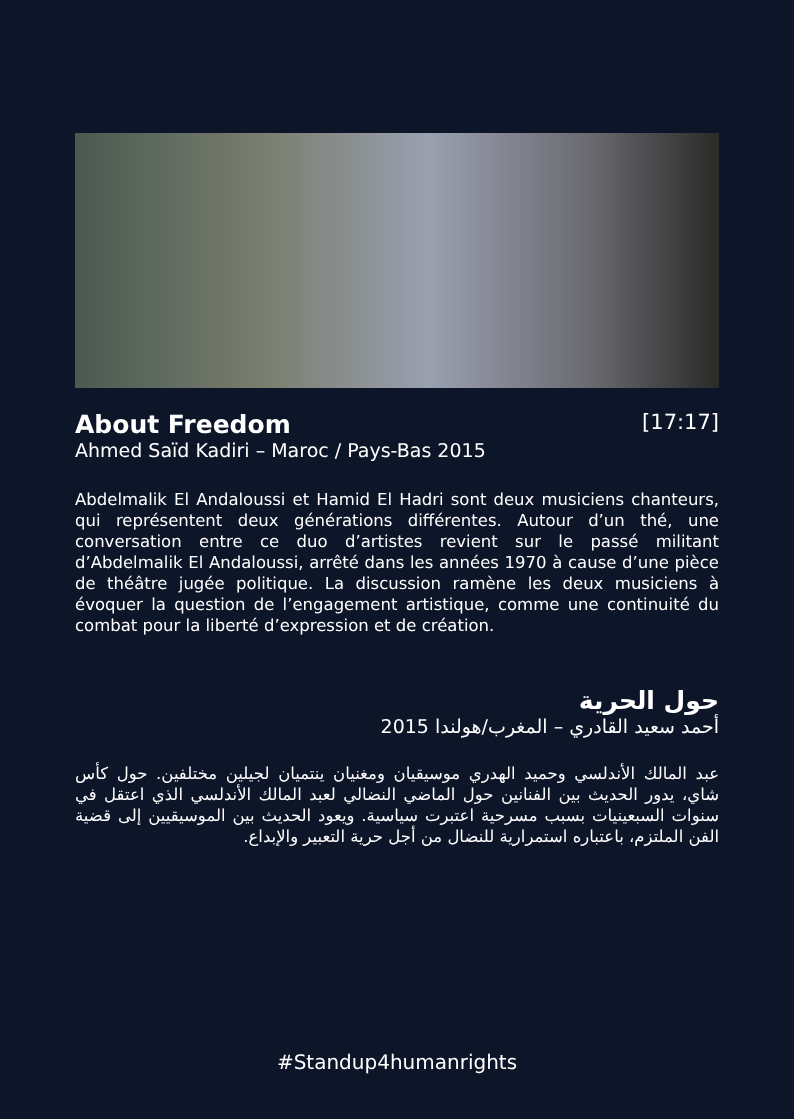About Freedom
[17:17]
Ahmed Saïd Kadiri – Maroc / Pays-Bas 2015
Abdelmalik El Andaloussi et Hamid El Hadri sont deux musiciens chanteurs, qui représentent deux générations différentes. Autour d’un thé, une conversation entre ce duo d’artistes revient sur le passé militant d’Abdelmalik El Andaloussi, arrêté dans les années 1970 à cause d’une pièce de théâtre jugée politique. La discussion ramène les deux musiciens à évoquer la question de l’engagement artistique, comme une continuité du combat pour la liberté d’expression et de création.
حول الحرية
أحمد سعيد القادري – المغرب/هولندا 2015
عبد المالك الأندلسي وحميد الهدري موسيقيان ومغنيان ينتميان لجيلين مختلفين. حول كأس شاي، يدور الحديث بين الفنانين حول الماضي النضالي لعبد المالك الأندلسي الذي اعتقل في سنوات السبعينيات بسبب مسرحية اعتبرت سياسية. ويعود الحديث بين الموسيقيين إلى قضية الفن الملتزم، باعتباره استمرارية للنضال من أجل حرية التعبير والإبداع.
#Standup4humanrights